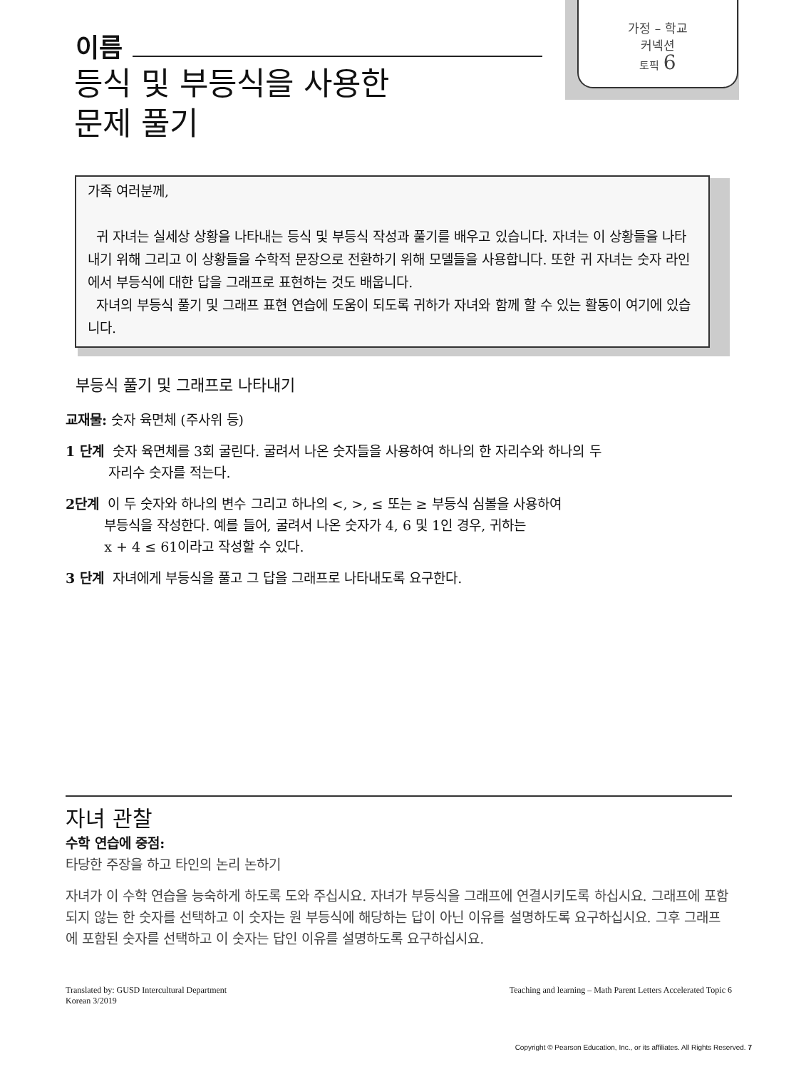가정 – 학교
커넥션
토픽 6
이름
등식 및 부등식을 사용한
문제 풀기
가족 여러분께,
귀 자녀는 실세상 상황을 나타내는 등식 및 부등식 작성과 풀기를 배우고 있습니다. 자녀는 이 상황들을 나타내기 위해 그리고 이 상황들을 수학적 문장으로 전환하기 위해 모델들을 사용합니다. 또한 귀 자녀는 숫자 라인에서 부등식에 대한 답을 그래프로 표현하는 것도 배웁니다.
자녀의 부등식 풀기 및 그래프 표현 연습에 도움이 되도록 귀하가 자녀와 함께 할 수 있는 활동이 여기에 있습니다.
부등식 풀기 및 그래프로 나타내기
교재물: 숫자 육면체 (주사위 등)
1 단계 숫자 육면체를 3회 굴린다. 굴려서 나온 숫자들을 사용하여 하나의 한 자리수와 하나의 두
자리수 숫자를 적는다.
2단계 이 두 숫자와 하나의 변수 그리고 하나의 <, >, ≤ 또는 ≥ 부등식 심볼을 사용하여
부등식을 작성한다. 예를 들어, 굴려서 나온 숫자가 4, 6 및 1인 경우, 귀하는
x + 4 ≤ 61이라고 작성할 수 있다.
3 단계 자녀에게 부등식을 풀고 그 답을 그래프로 나타내도록 요구한다.
자녀 관찰
수학 연습에 중점:
타당한 주장을 하고 타인의 논리 논하기
자녀가 이 수학 연습을 능숙하게 하도록 도와 주십시요. 자녀가 부등식을 그래프에 연결시키도록 하십시요. 그래프에 포함되지 않는 한 숫자를 선택하고 이 숫자는 원 부등식에 해당하는 답이 아닌 이유를 설명하도록 요구하십시요. 그후 그래프에 포함된 숫자를 선택하고 이 숫자는 답인 이유를 설명하도록 요구하십시요.
Translated by: GUSD Intercultural Department
Korean 3/2019
Teaching and learning – Math Parent Letters Accelerated Topic 6
Copyright © Pearson Education, Inc., or its affiliates. All Rights Reserved. 7